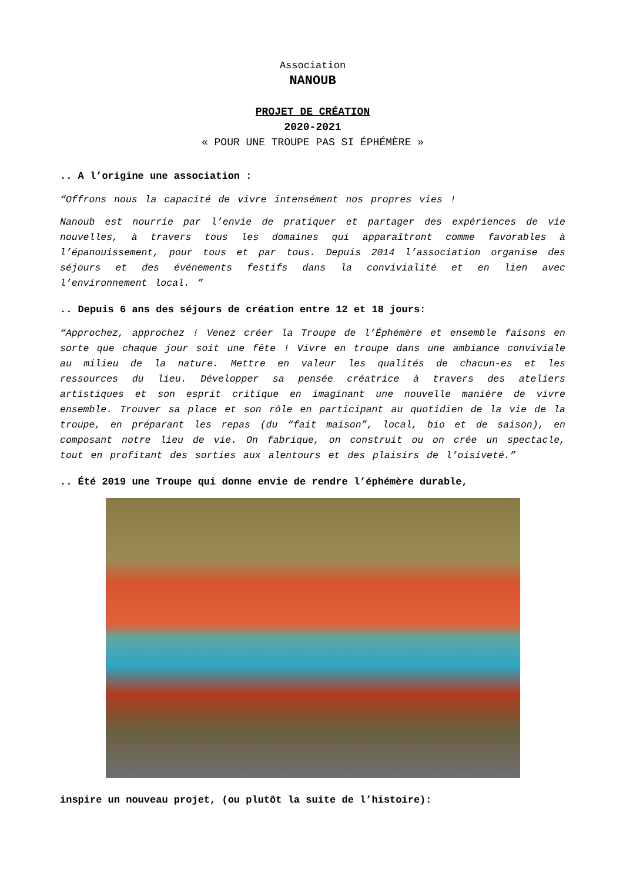Association
NANOUB
PROJET DE CRÉATION
2020-2021
« POUR UNE TROUPE PAS SI ÉPHÉMÈRE »
.. A l’origine une association :
“Offrons nous la capacité de vivre intensément nos propres vies !
Nanoub est nourrie par l’envie de pratiquer et partager des expériences de vie nouvelles, à travers tous les domaines qui apparaîtront comme favorables à l’épanouissement, pour tous et par tous. Depuis 2014 l’association organise des séjours et des événements festifs dans la convivialité et en lien avec l’environnement local. ”
.. Depuis 6 ans des séjours de création entre 12 et 18 jours:
“Approchez, approchez ! Venez créer la Troupe de l’Éphémère et ensemble faisons en sorte que chaque jour soit une fête ! Vivre en troupe dans une ambiance conviviale au milieu de la nature. Mettre en valeur les qualités de chacun-es et les ressources du lieu. Développer sa pensée créatrice à travers des ateliers artistiques et son esprit critique en imaginant une nouvelle manière de vivre ensemble. Trouver sa place et son rôle en participant au quotidien de la vie de la troupe, en préparant les repas (du “fait maison”, local, bio et de saison), en composant notre lieu de vie. On fabrique, on construit ou on crée un spectacle, tout en profitant des sorties aux alentours et des plaisirs de l’oisiveté.”
.. Été 2019 une Troupe qui donne envie de rendre l’éphémère durable,
inspire un nouveau projet, (ou plutôt la suite de l’histoire):